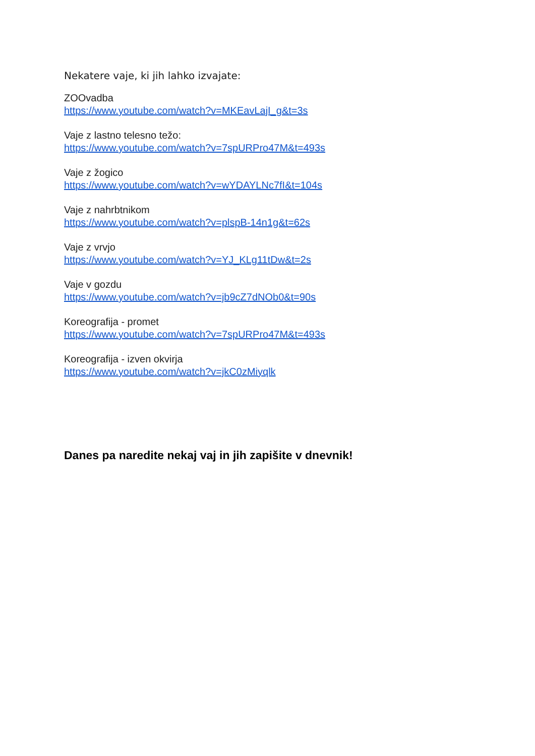Nekatere vaje, ki jih lahko izvajate:
ZOOvadba
https://www.youtube.com/watch?v=MKEavLajI_g&t=3s
Vaje z lastno telesno težo:
https://www.youtube.com/watch?v=7spURPro47M&t=493s
Vaje z žogico
https://www.youtube.com/watch?v=wYDAYLNc7fI&t=104s
Vaje z nahrbtnikom
https://www.youtube.com/watch?v=plspB-14n1g&t=62s
Vaje z vrvjo
https://www.youtube.com/watch?v=YJ_KLg11tDw&t=2s
Vaje v gozdu
https://www.youtube.com/watch?v=jb9cZ7dNOb0&t=90s
Koreografija - promet
https://www.youtube.com/watch?v=7spURPro47M&t=493s
Koreografija - izven okvirja
https://www.youtube.com/watch?v=jkC0zMiyqlk
Danes pa naredite nekaj vaj in jih zapišite v dnevnik!